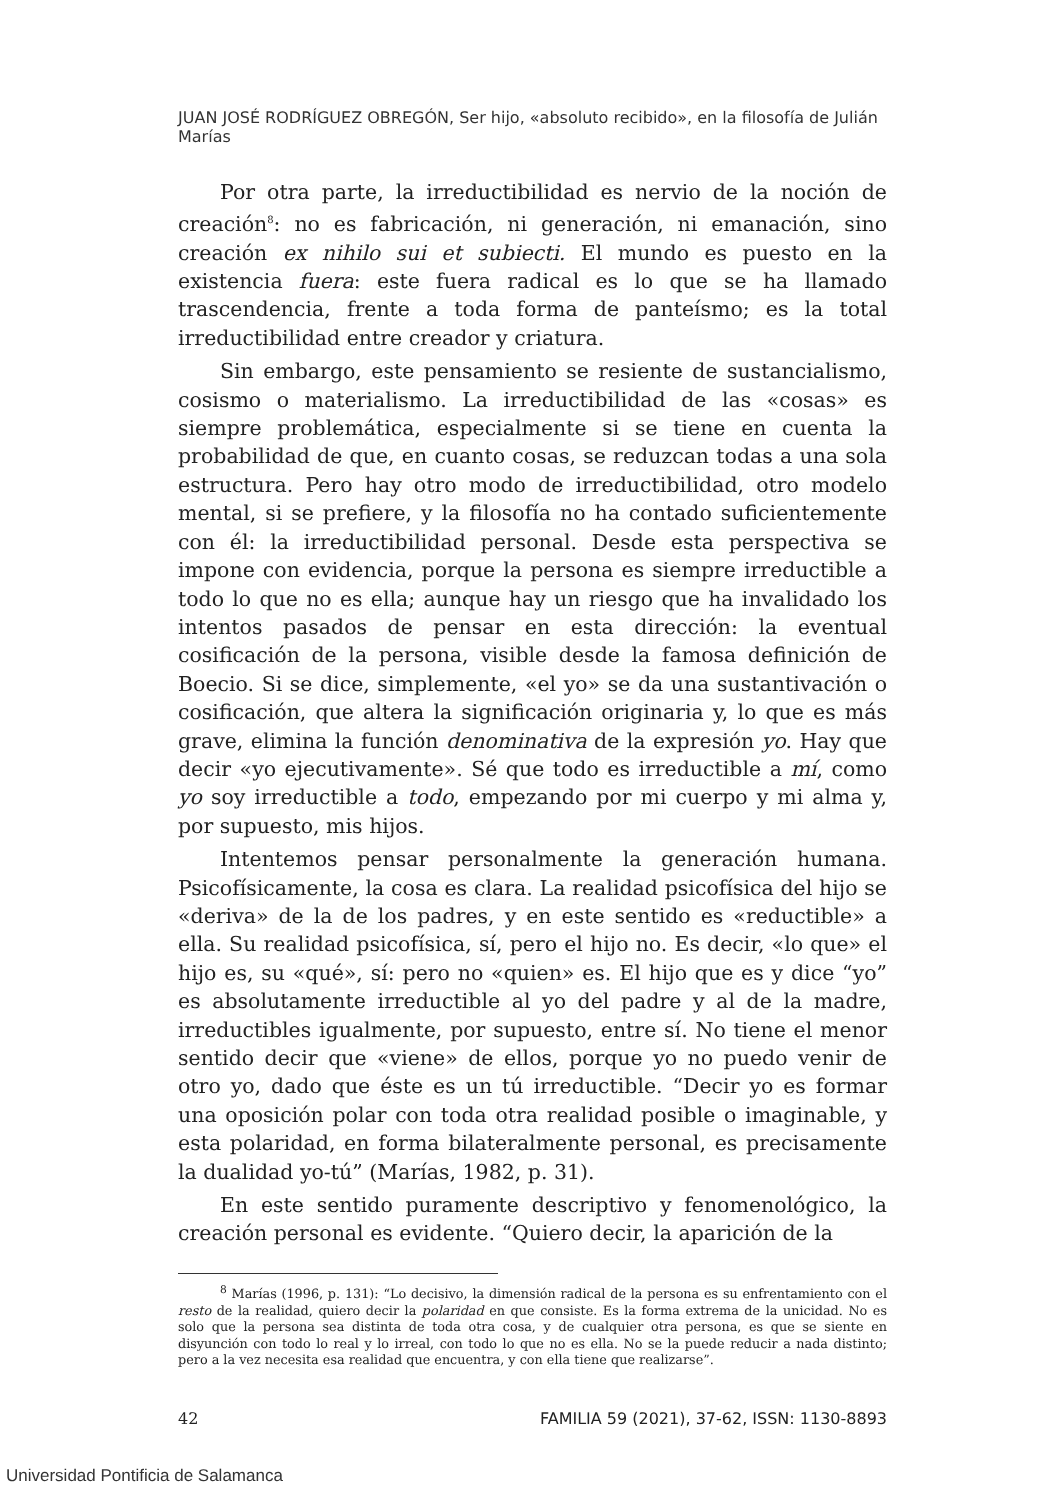JUAN JOSÉ RODRÍGUEZ OBREGÓN, Ser hijo, «absoluto recibido», en la filosofía de Julián Marías
Por otra parte, la irreductibilidad es nervio de la noción de creación<sup>8</sup>: no es fabricación, ni generación, ni emanación, sino creación ex nihilo sui et subiecti. El mundo es puesto en la existencia fuera: este fuera radical es lo que se ha llamado trascendencia, frente a toda forma de panteísmo; es la total irreductibilidad entre creador y criatura.
Sin embargo, este pensamiento se resiente de sustancialismo, cosismo o materialismo. La irreductibilidad de las «cosas» es siempre problemática, especialmente si se tiene en cuenta la probabilidad de que, en cuanto cosas, se reduzcan todas a una sola estructura. Pero hay otro modo de irreductibilidad, otro modelo mental, si se prefiere, y la filosofía no ha contado suficientemente con él: la irreductibilidad personal. Desde esta perspectiva se impone con evidencia, porque la persona es siempre irreductible a todo lo que no es ella; aunque hay un riesgo que ha invalidado los intentos pasados de pensar en esta dirección: la eventual cosificación de la persona, visible desde la famosa definición de Boecio. Si se dice, simplemente, «el yo» se da una sustantivación o cosificación, que altera la significación originaria y, lo que es más grave, elimina la función denominativa de la expresión yo. Hay que decir «yo ejecutivamente». Sé que todo es irreductible a mí, como yo soy irreductible a todo, empezando por mi cuerpo y mi alma y, por supuesto, mis hijos.
Intentemos pensar personalmente la generación humana. Psicofísicamente, la cosa es clara. La realidad psicofísica del hijo se «deriva» de la de los padres, y en este sentido es «reductible» a ella. Su realidad psicofísica, sí, pero el hijo no. Es decir, «lo que» el hijo es, su «qué», sí: pero no «quien» es. El hijo que es y dice “yo” es absolutamente irreductible al yo del padre y al de la madre, irreductibles igualmente, por supuesto, entre sí. No tiene el menor sentido decir que «viene» de ellos, porque yo no puedo venir de otro yo, dado que éste es un tú irreductible. “Decir yo es formar una oposición polar con toda otra realidad posible o imaginable, y esta polaridad, en forma bilateralmente personal, es precisamente la dualidad yo-tú” (Marías, 1982, p. 31).
En este sentido puramente descriptivo y fenomenológico, la creación personal es evidente. “Quiero decir, la aparición de la
<sup>8</sup> Marías (1996, p. 131): “Lo decisivo, la dimensión radical de la persona es su enfrentamiento con el resto de la realidad, quiero decir la polaridad en que consiste. Es la forma extrema de la unicidad. No es solo que la persona sea distinta de toda otra cosa, y de cualquier otra persona, es que se siente en disyunción con todo lo real y lo irreal, con todo lo que no es ella. No se la puede reducir a nada distinto; pero a la vez necesita esa realidad que encuentra, y con ella tiene que realizarse”.
42 FAMILIA 59 (2021), 37-62, ISSN: 1130-8893
Universidad Pontificia de Salamanca